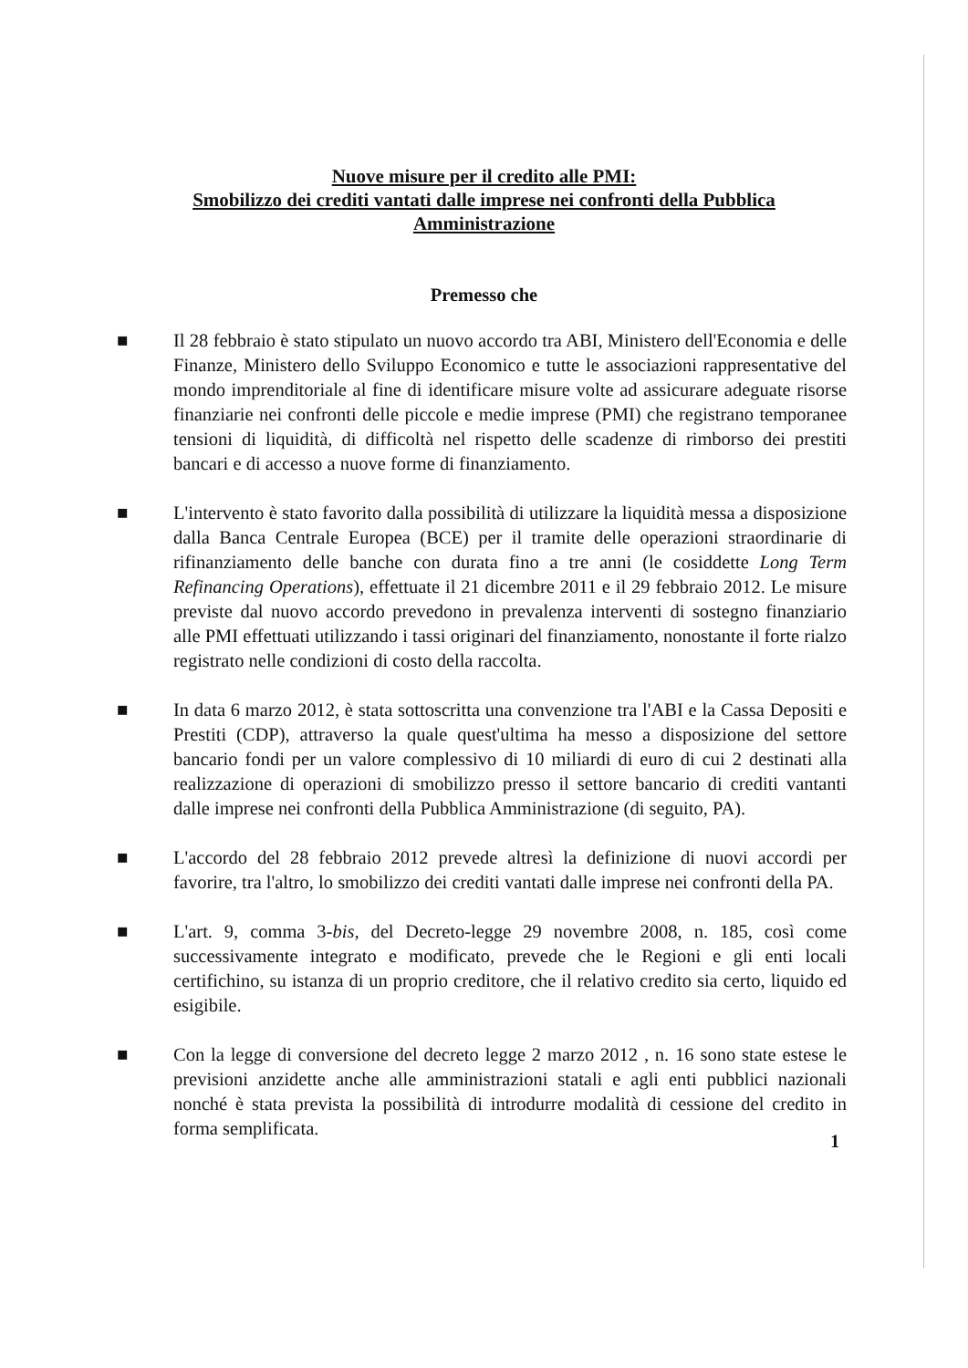Nuove misure per il credito alle PMI:
Smobilizzo dei crediti vantati dalle imprese nei confronti della Pubblica
Amministrazione
Premesso che
■ Il 28 febbraio è stato stipulato un nuovo accordo tra ABI, Ministero dell'Economia e delle Finanze, Ministero dello Sviluppo Economico e tutte le associazioni rappresentative del mondo imprenditoriale al fine di identificare misure volte ad assicurare adeguate risorse finanziarie nei confronti delle piccole e medie imprese (PMI) che registrano temporanee tensioni di liquidità, di difficoltà nel rispetto delle scadenze di rimborso dei prestiti bancari e di accesso a nuove forme di finanziamento.
■ L'intervento è stato favorito dalla possibilità di utilizzare la liquidità messa a disposizione dalla Banca Centrale Europea (BCE) per il tramite delle operazioni straordinarie di rifinanziamento delle banche con durata fino a tre anni (le cosiddette Long Term Refinancing Operations), effettuate il 21 dicembre 2011 e il 29 febbraio 2012. Le misure previste dal nuovo accordo prevedono in prevalenza interventi di sostegno finanziario alle PMI effettuati utilizzando i tassi originari del finanziamento, nonostante il forte rialzo registrato nelle condizioni di costo della raccolta.
■ In data 6 marzo 2012, è stata sottoscritta una convenzione tra l'ABI e la Cassa Depositi e Prestiti (CDP), attraverso la quale quest'ultima ha messo a disposizione del settore bancario fondi per un valore complessivo di 10 miliardi di euro di cui 2 destinati alla realizzazione di operazioni di smobilizzo presso il settore bancario di crediti vantanti dalle imprese nei confronti della Pubblica Amministrazione (di seguito, PA).
■ L'accordo del 28 febbraio 2012 prevede altresì la definizione di nuovi accordi per favorire, tra l'altro, lo smobilizzo dei crediti vantati dalle imprese nei confronti della PA.
■ L'art. 9, comma 3-bis, del Decreto-legge 29 novembre 2008, n. 185, così come successivamente integrato e modificato, prevede che le Regioni e gli enti locali certifichino, su istanza di un proprio creditore, che il relativo credito sia certo, liquido ed esigibile.
■ Con la legge di conversione del decreto legge 2 marzo 2012 , n. 16 sono state estese le previsioni anzidette anche alle amministrazioni statali e agli enti pubblici nazionali nonché è stata prevista la possibilità di introdurre modalità di cessione del credito in forma semplificata.
1